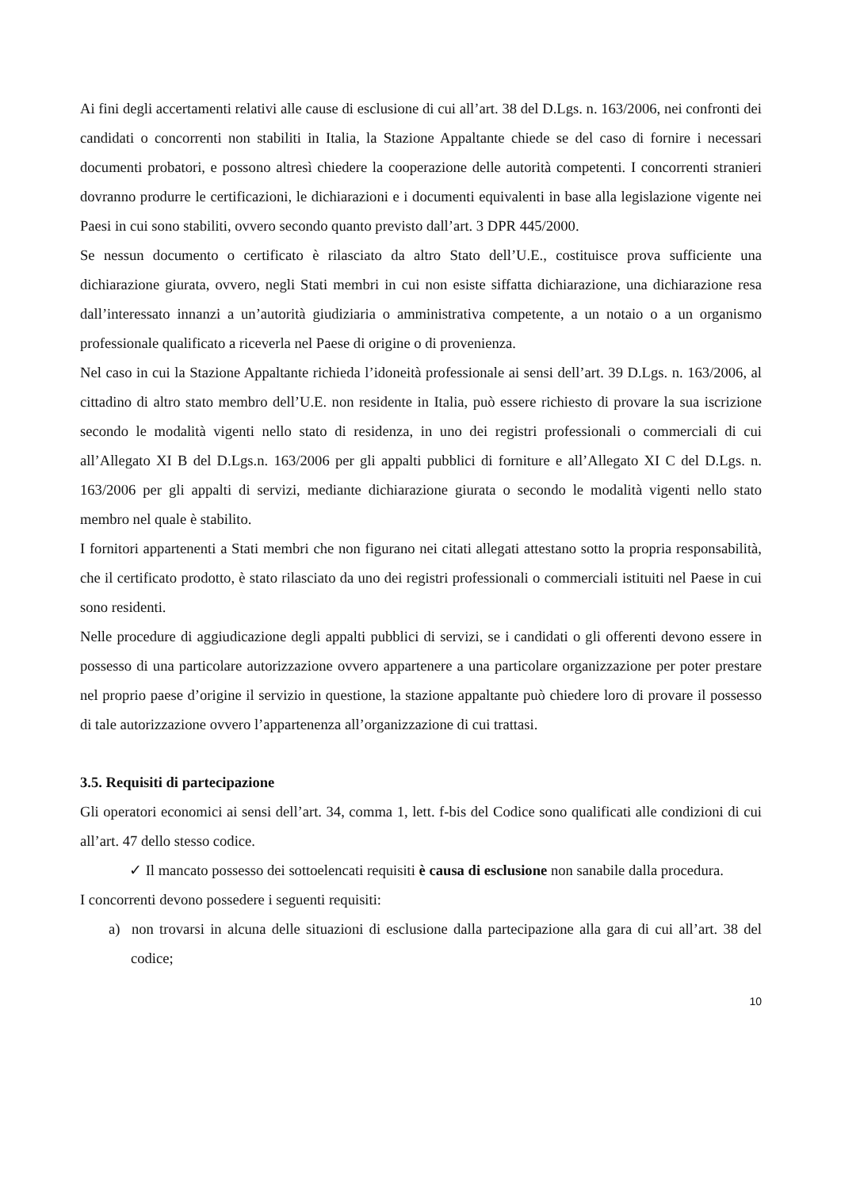Ai fini degli accertamenti relativi alle cause di esclusione di cui all’art. 38 del D.Lgs. n. 163/2006, nei confronti dei candidati o concorrenti non stabiliti in Italia, la Stazione Appaltante chiede se del caso di fornire i necessari documenti probatori, e possono altresì chiedere la cooperazione delle autorità competenti. I concorrenti stranieri dovranno produrre le certificazioni, le dichiarazioni e i documenti equivalenti in base alla legislazione vigente nei Paesi in cui sono stabiliti, ovvero secondo quanto previsto dall’art. 3 DPR 445/2000.
Se nessun documento o certificato è rilasciato da altro Stato dell’U.E., costituisce prova sufficiente una dichiarazione giurata, ovvero, negli Stati membri in cui non esiste siffatta dichiarazione, una dichiarazione resa dall’interessato innanzi a un’autorità giudiziaria o amministrativa competente, a un notaio o a un organismo professionale qualificato a riceverla nel Paese di origine o di provenienza.
Nel caso in cui la Stazione Appaltante richieda l’idoneità professionale ai sensi dell’art. 39 D.Lgs. n. 163/2006, al cittadino di altro stato membro dell’U.E. non residente in Italia, può essere richiesto di provare la sua iscrizione secondo le modalità vigenti nello stato di residenza, in uno dei registri professionali o commerciali di cui all’Allegato XI B del D.Lgs.n. 163/2006 per gli appalti pubblici di forniture e all’Allegato XI C del D.Lgs. n. 163/2006 per gli appalti di servizi, mediante dichiarazione giurata o secondo le modalità vigenti nello stato membro nel quale è stabilito.
I fornitori appartenenti a Stati membri che non figurano nei citati allegati attestano sotto la propria responsabilità, che il certificato prodotto, è stato rilasciato da uno dei registri professionali o commerciali istituiti nel Paese in cui sono residenti.
Nelle procedure di aggiudicazione degli appalti pubblici di servizi, se i candidati o gli offerenti devono essere in possesso di una particolare autorizzazione ovvero appartenere a una particolare organizzazione per poter prestare nel proprio paese d’origine il servizio in questione, la stazione appaltante può chiedere loro di provare il possesso di tale autorizzazione ovvero l’appartenenza all’organizzazione di cui trattasi.
3.5. Requisiti di partecipazione
Gli operatori economici ai sensi dell’art. 34, comma 1, lett. f-bis del Codice sono qualificati alle condizioni di cui all’art. 47 dello stesso codice.
✓ Il mancato possesso dei sottoelencati requisiti è causa di esclusione non sanabile dalla procedura.
I concorrenti devono possedere i seguenti requisiti:
a) non trovarsi in alcuna delle situazioni di esclusione dalla partecipazione alla gara di cui all’art. 38 del codice;
10